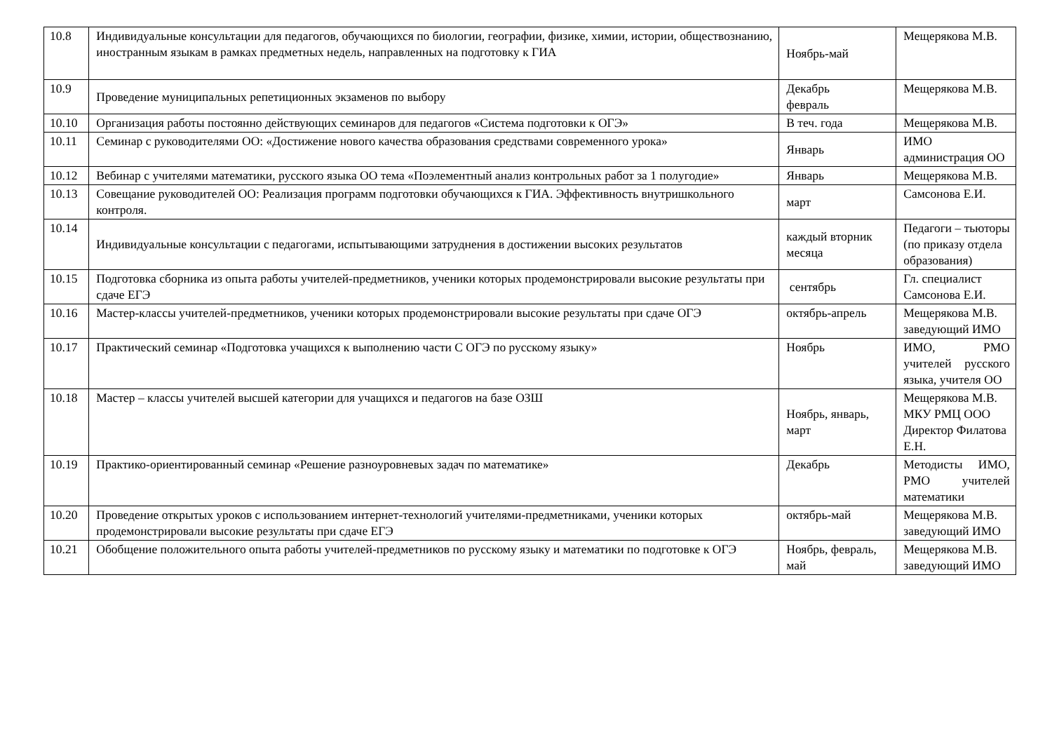| 10.8 | Индивидуальные консультации для педагогов, обучающихся по биологии, географии, физике, химии, истории, обществознанию, иностранным языкам в рамках предметных недель, направленных на подготовку к ГИА | Ноябрь-май | Мещерякова М.В. |
| 10.9 | Проведение муниципальных репетиционных экзаменов по выбору | Декабрь февраль | Мещерякова М.В. |
| 10.10 | Организация работы постоянно действующих семинаров для педагогов «Система подготовки к ОГЭ» | В теч. года | Мещерякова М.В. |
| 10.11 | Семинар с руководителями ОО: «Достижение нового качества образования средствами современного урока» | Январь | ИМО администрация ОО |
| 10.12 | Вебинар с учителями математики, русского языка ОО тема «Поэлементный анализ контрольных работ за 1 полугодие» | Январь | Мещерякова М.В. |
| 10.13 | Совещание руководителей ОО: Реализация программ подготовки обучающихся к ГИА. Эффективность внутришкольного контроля. | март | Самсонова Е.И. |
| 10.14 | Индивидуальные консультации с педагогами, испытывающими затруднения в достижении высоких результатов | каждый вторник месяца | Педагоги – тьюторы (по приказу отдела образования) |
| 10.15 | Подготовка сборника из опыта работы учителей-предметников, ученики которых продемонстрировали высокие результаты при сдаче ЕГЭ | сентябрь | Гл. специалист Самсонова Е.И. |
| 10.16 | Мастер-классы учителей-предметников, ученики которых продемонстрировали высокие результаты при сдаче ОГЭ | октябрь-апрель | Мещерякова М.В. заведующий ИМО |
| 10.17 | Практический семинар «Подготовка учащихся к выполнению части С ОГЭ по русскому языку» | Ноябрь | ИМО, РМО учителей русского языка, учителя ОО |
| 10.18 | Мастер – классы учителей высшей категории для учащихся и педагогов на базе ОЗШ | Ноябрь, январь, март | Мещерякова М.В. МКУ РМЦ ООО Директор Филатова Е.Н. |
| 10.19 | Практико-ориентированный семинар «Решение разноуровневых задач по математике» | Декабрь | Методисты ИМО, РМО учителей математики |
| 10.20 | Проведение открытых уроков с использованием интернет-технологий учителями-предметниками, ученики которых продемонстрировали высокие результаты при сдаче ЕГЭ | октябрь-май | Мещерякова М.В. заведующий ИМО |
| 10.21 | Обобщение положительного опыта работы учителей-предметников по русскому языку и математики по подготовке к ОГЭ | Ноябрь, февраль, май | Мещерякова М.В. заведующий ИМО |